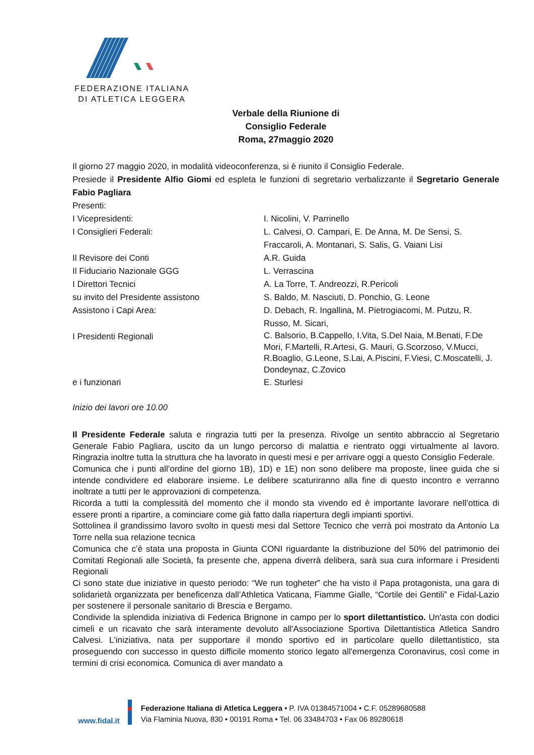FEDERAZIONE ITALIANA
DI ATLETICA LEGGERA
Verbale della Riunione di
Consiglio Federale
Roma, 27maggio 2020
Il giorno 27 maggio 2020, in modalità videoconferenza, si è riunito il Consiglio Federale.
Presiede il Presidente Alfio Giomi ed espleta le funzioni di segretario verbalizzante il Segretario Generale Fabio Pagliara
Presenti:
| I Vicepresidenti: | I. Nicolini, V. Parrinello |
| I Consiglieri Federali: | L. Calvesi, O. Campari, E. De Anna, M. De Sensi, S. Fraccaroli, A. Montanari, S. Salis, G. Vaiani Lisi |
| Il Revisore dei Conti | A.R. Guida |
| Il Fiduciario Nazionale GGG | L. Verrascina |
| I Direttori Tecnici | A. La Torre, T. Andreozzi, R.Pericoli |
| su invito del Presidente assistono | S. Baldo, M. Nasciuti, D. Ponchio, G. Leone |
| Assistono i Capi Area: | D. Debach, R. Ingallina, M. Pietrogiacomi, M. Putzu, R. Russo, M. Sicari, |
| I Presidenti Regionali | C. Balsorio, B.Cappello, I.Vita, S.Del Naia, M.Benati, F.De Mori, F.Martelli, R.Artesi, G. Mauri, G.Scorzoso, V.Mucci, R.Boaglio, G.Leone, S.Lai, A.Piscini, F.Viesi, C.Moscatelli, J. Dondeynaz, C.Zovico |
| e i funzionari | E. Sturlesi |
Inizio dei lavori ore 10.00
Il Presidente Federale saluta e ringrazia tutti per la presenza. Rivolge un sentito abbraccio al Segretario Generale Fabio Pagliara, uscito da un lungo percorso di malattia e rientrato oggi virtualmente al lavoro. Ringrazia inoltre tutta la struttura che ha lavorato in questi mesi e per arrivare oggi a questo Consiglio Federale.
Comunica che i punti all’ordine del giorno 1B), 1D) e 1E) non sono delibere ma proposte, linee guida che si intende condividere ed elaborare insieme. Le delibere scaturiranno alla fine di questo incontro e verranno inoltrate a tutti per le approvazioni di competenza.
Ricorda a tutti la complessità del momento che il mondo sta vivendo ed è importante lavorare nell’ottica di essere pronti a ripartire, a cominciare come già fatto dalla riapertura degli impianti sportivi.
Sottolinea il grandissimo lavoro svolto in questi mesi dal Settore Tecnico che verrà poi mostrato da Antonio La Torre nella sua relazione tecnica
Comunica che c’è stata una proposta in Giunta CONI riguardante la distribuzione del 50% del patrimonio dei Comitati Regionali alle Società, fa presente che, appena diverrà delibera, sarà sua cura informare i Presidenti Regionali
Ci sono state due iniziative in questo periodo: “We run togheter” che ha visto il Papa protagonista, una gara di solidarietà organizzata per beneficenza dall’Athletica Vaticana, Fiamme Gialle, “Cortile dei Gentili” e Fidal-Lazio per sostenere il personale sanitario di Brescia e Bergamo.
Condivide la splendida iniziativa di Federica Brignone in campo per lo sport dilettantistico. Un'asta con dodici cimeli e un ricavato che sarà interamente devoluto all'Associazione Sportiva Dilettantistica Atletica Sandro Calvesi. L'iniziativa, nata per supportare il mondo sportivo ed in particolare quello dilettantistico, sta proseguendo con successo in questo difficile momento storico legato all'emergenza Coronavirus, così come in termini di crisi economica. Comunica di aver mandato a
www.fidal.it
Federazione Italiana di Atletica Leggera • P. IVA 01384571004 • C.F. 05289680588
Via Flaminia Nuova, 830 • 00191 Roma • Tel. 06 33484703 • Fax 06 89280618